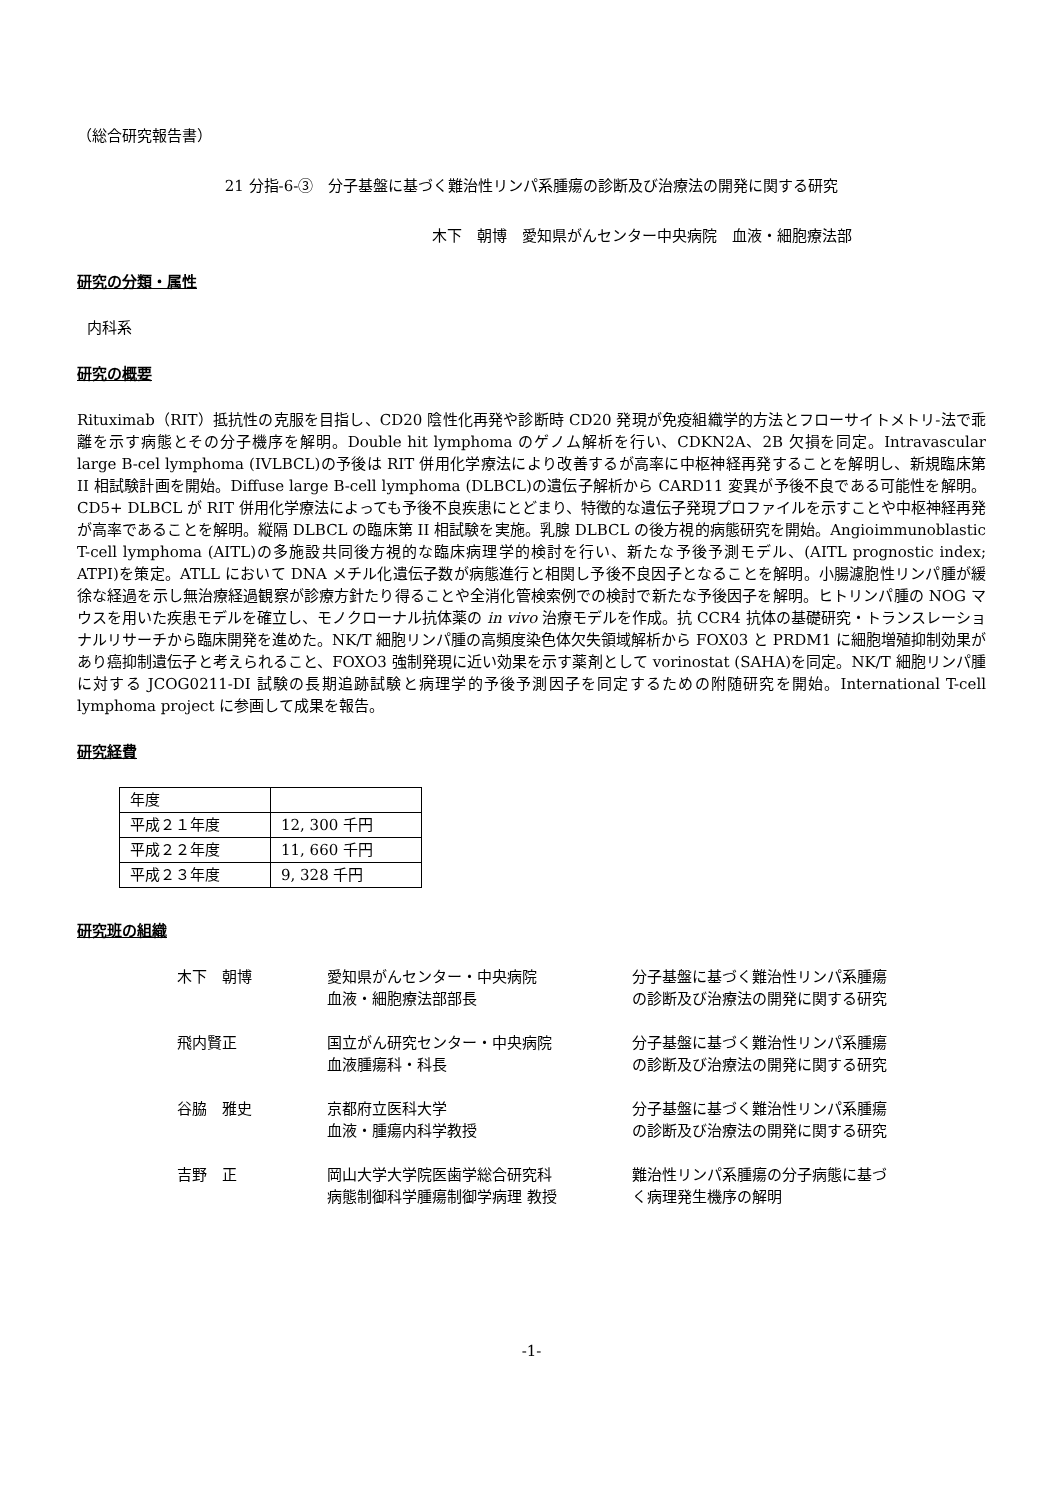（総合研究報告書）
21 分指-6-③　分子基盤に基づく難治性リンパ系腫瘍の診断及び治療法の開発に関する研究
木下　朝博　愛知県がんセンター中央病院　血液・細胞療法部
研究の分類・属性
内科系
研究の概要
Rituximab（RIT）抵抗性の克服を目指し、CD20 陰性化再発や診断時 CD20 発現が免疫組織学的方法とフローサイトメトリ-法で乖離を示す病態とその分子機序を解明。Double hit lymphoma のゲノム解析を行い、CDKN2A、2B 欠損を同定。Intravascular large B-cel lymphoma (IVLBCL)の予後は RIT 併用化学療法により改善するが高率に中枢神経再発することを解明し、新規臨床第 II 相試験計画を開始。Diffuse large B-cell lymphoma (DLBCL)の遺伝子解析から CARD11 変異が予後不良である可能性を解明。CD5+ DLBCL が RIT 併用化学療法によっても予後不良疾患にとどまり、特徴的な遺伝子発現プロファイルを示すことや中枢神経再発が高率であることを解明。縦隔 DLBCL の臨床第 II 相試験を実施。乳腺 DLBCL の後方視的病態研究を開始。Angioimmunoblastic T-cell lymphoma (AITL)の多施設共同後方視的な臨床病理学的検討を行い、新たな予後予測モデル、(AITL prognostic index; ATPI)を策定。ATLL において DNA メチル化遺伝子数が病態進行と相関し予後不良因子となることを解明。小腸濾胞性リンパ腫が緩徐な経過を示し無治療経過観察が診療方針たり得ることや全消化管検索例での検討で新たな予後因子を解明。ヒトリンパ腫の NOG マウスを用いた疾患モデルを確立し、モノクローナル抗体薬の in vivo 治療モデルを作成。抗 CCR4 抗体の基礎研究・トランスレーショナルリサーチから臨床開発を進めた。NK/T 細胞リンパ腫の高頻度染色体欠失領域解析から FOX03 と PRDM1 に細胞増殖抑制効果があり癌抑制遺伝子と考えられること、FOXO3 強制発現に近い効果を示す薬剤として vorinostat (SAHA)を同定。NK/T 細胞リンパ腫に対する JCOG0211-DI 試験の長期追跡試験と病理学的予後予測因子を同定するための附随研究を開始。International T-cell lymphoma project に参画して成果を報告。
研究経費
| 年度 | |
| 平成２１年度 | 12, 300 千円 |
| 平成２２年度 | 11, 660 千円 |
| 平成２３年度 | 9, 328 千円 |
研究班の組織
| 木下 朝博 | 愛知県がんセンター・中央病院 血液・細胞療法部部長 | 分子基盤に基づく難治性リンパ系腫瘍 の診断及び治療法の開発に関する研究 |
| 飛内賢正 | 国立がん研究センター・中央病院 血液腫瘍科・科長 | 分子基盤に基づく難治性リンパ系腫瘍 の診断及び治療法の開発に関する研究 |
| 谷脇 雅史 | 京都府立医科大学 血液・腫瘍内科学教授 | 分子基盤に基づく難治性リンパ系腫瘍 の診断及び治療法の開発に関する研究 |
| 吉野 正 | 岡山大学大学院医歯学総合研究科 病態制御科学腫瘍制御学病理 教授 | 難治性リンパ系腫瘍の分子病態に基づ く病理発生機序の解明 |
-1-